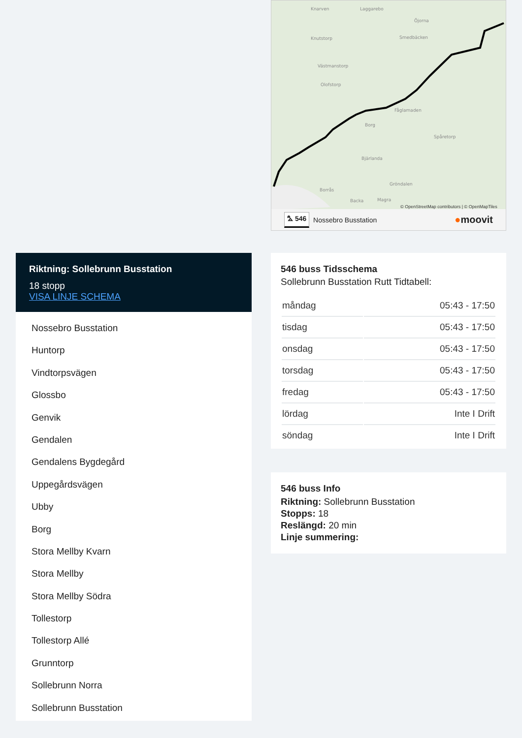Knarven
Laggarebo
Öjorna
Knutstorp
Smedbäcken
Västmanstorp
Olofstorp
Fåglamaden
Borg
Bjärlanda
Gröndalen
Borrås
Spåretorp
Backa
Magra
© OpenStreetMap contributors | © OpenMapTiles
⛍ 546 Nossebro Busstation ●moovit
Riktning: Sollebrunn Busstation
18 stopp
VISA LINJE SCHEMA
Nossebro Busstation
Huntorp
Vindtorpsvägen
Glossbo
Genvik
Gendalen
Gendalens Bygdegård
Uppegårdsvägen
Ubby
Borg
Stora Mellby Kvarn
Stora Mellby
Stora Mellby Södra
Tollestorp
Tollestorp Allé
Grunntorp
Sollebrunn Norra
Sollebrunn Busstation
546 buss Tidsschema
Sollebrunn Busstation Rutt Tidtabell:
| måndag | 05:43 - 17:50 |
| tisdag | 05:43 - 17:50 |
| onsdag | 05:43 - 17:50 |
| torsdag | 05:43 - 17:50 |
| fredag | 05:43 - 17:50 |
| lördag | Inte I Drift |
| söndag | Inte I Drift |
546 buss Info
Riktning: Sollebrunn Busstation
Stopps: 18
Reslängd: 20 min
Linje summering: